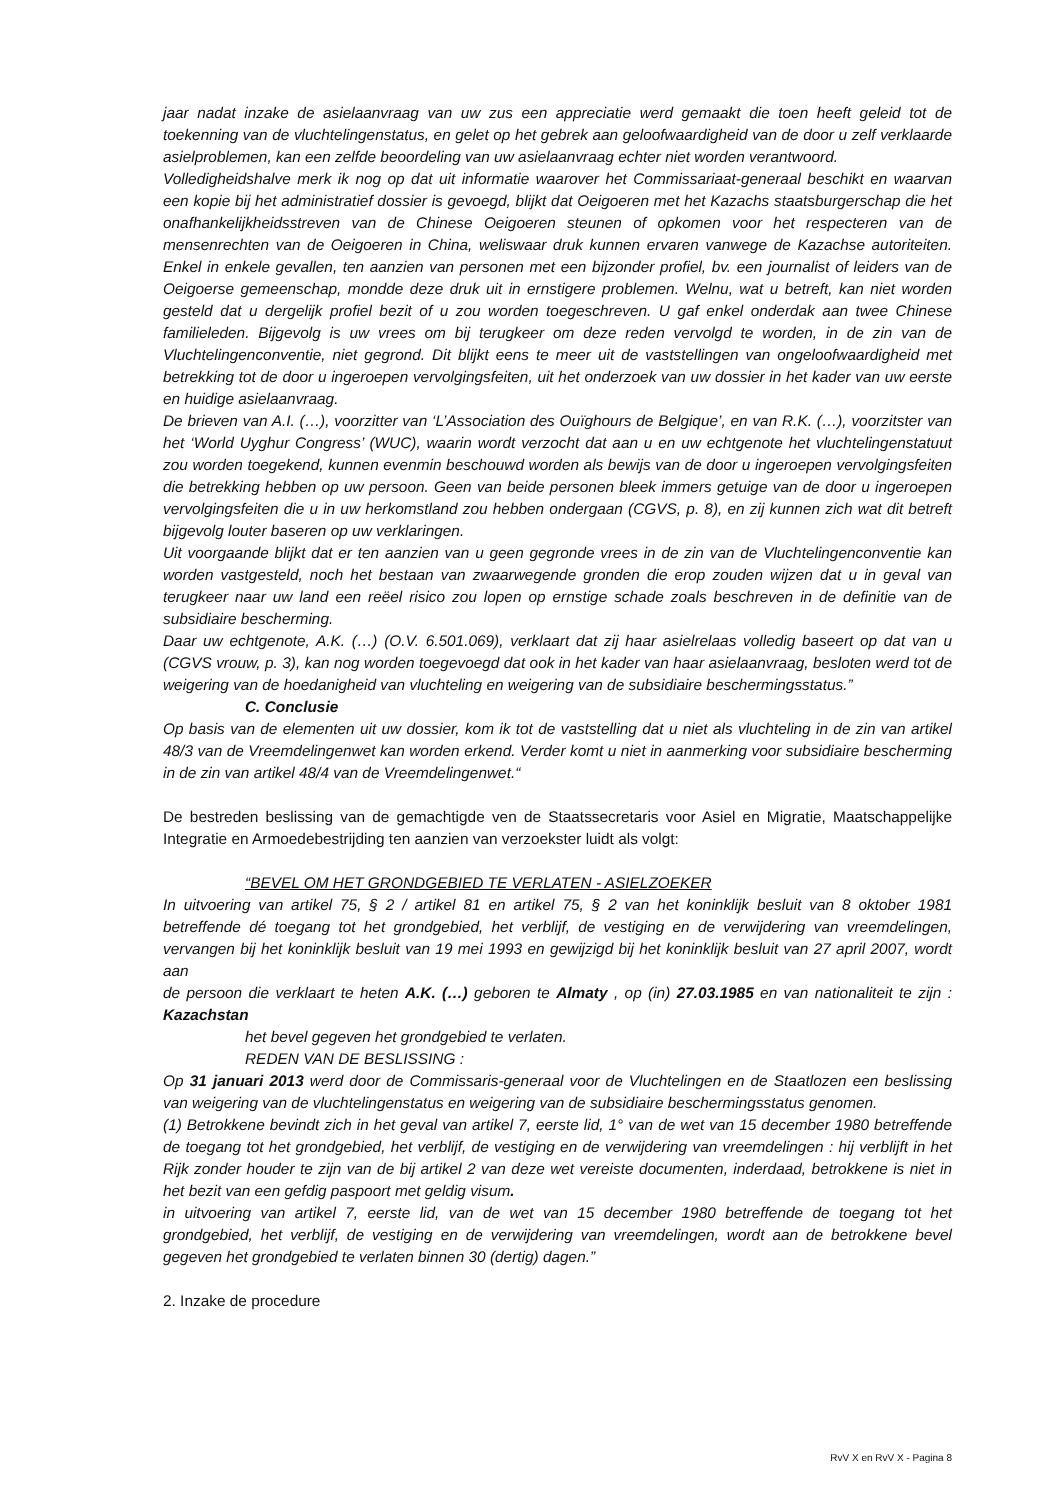jaar nadat inzake de asielaanvraag van uw zus een appreciatie werd gemaakt die toen heeft geleid tot de toekenning van de vluchtelingenstatus, en gelet op het gebrek aan geloofwaardigheid van de door u zelf verklaarde asielproblemen, kan een zelfde beoordeling van uw asielaanvraag echter niet worden verantwoord.
Volledigheidshalve merk ik nog op dat uit informatie waarover het Commissariaat-generaal beschikt en waarvan een kopie bij het administratief dossier is gevoegd, blijkt dat Oeigoeren met het Kazachs staatsburgerschap die het onafhankelijkheidsstreven van de Chinese Oeigoeren steunen of opkomen voor het respecteren van de mensenrechten van de Oeigoeren in China, weliswaar druk kunnen ervaren vanwege de Kazachse autoriteiten. Enkel in enkele gevallen, ten aanzien van personen met een bijzonder profiel, bv. een journalist of leiders van de Oeigoerse gemeenschap, mondde deze druk uit in ernstigere problemen. Welnu, wat u betreft, kan niet worden gesteld dat u dergelijk profiel bezit of u zou worden toegeschreven. U gaf enkel onderdak aan twee Chinese familieleden. Bijgevolg is uw vrees om bij terugkeer om deze reden vervolgd te worden, in de zin van de Vluchtelingenconventie, niet gegrond. Dit blijkt eens te meer uit de vaststellingen van ongeloofwaardigheid met betrekking tot de door u ingeroepen vervolgingsfeiten, uit het onderzoek van uw dossier in het kader van uw eerste en huidige asielaanvraag.
De brieven van A.I. (…), voorzitter van ‘L’Association des Ouïghours de Belgique’, en van R.K. (…), voorzitster van het ‘World Uyghur Congress’ (WUC), waarin wordt verzocht dat aan u en uw echtgenote het vluchtelingenstatuut zou worden toegekend, kunnen evenmin beschouwd worden als bewijs van de door u ingeroepen vervolgingsfeiten die betrekking hebben op uw persoon. Geen van beide personen bleek immers getuige van de door u ingeroepen vervolgingsfeiten die u in uw herkomstland zou hebben ondergaan (CGVS, p. 8), en zij kunnen zich wat dit betreft bijgevolg louter baseren op uw verklaringen.
Uit voorgaande blijkt dat er ten aanzien van u geen gegronde vrees in de zin van de Vluchtelingenconventie kan worden vastgesteld, noch het bestaan van zwaarwegende gronden die erop zouden wijzen dat u in geval van terugkeer naar uw land een reëel risico zou lopen op ernstige schade zoals beschreven in de definitie van de subsidiaire bescherming.
Daar uw echtgenote, A.K. (…) (O.V. 6.501.069), verklaart dat zij haar asielrelaas volledig baseert op dat van u (CGVS vrouw, p. 3), kan nog worden toegevoegd dat ook in het kader van haar asielaanvraag, besloten werd tot de weigering van de hoedanigheid van vluchteling en weigering van de subsidiaire beschermingsstatus.”
C. Conclusie
Op basis van de elementen uit uw dossier, kom ik tot de vaststelling dat u niet als vluchteling in de zin van artikel 48/3 van de Vreemdelingenwet kan worden erkend. Verder komt u niet in aanmerking voor subsidiaire bescherming in de zin van artikel 48/4 van de Vreemdelingenwet.“
De bestreden beslissing van de gemachtigde ven de Staatssecretaris voor Asiel en Migratie, Maatschappelijke Integratie en Armoedebestrijding ten aanzien van verzoekster luidt als volgt:
“BEVEL OM HET GRONDGEBIED TE VERLATEN - ASIELZOEKER
In uitvoering van artikel 75, § 2 / artikel 81 en artikel 75, § 2 van het koninklijk besluit van 8 oktober 1981 betreffende dé toegang tot het grondgebied, het verblijf, de vestiging en de verwijdering van vreemdelingen, vervangen bij het koninklijk besluit van 19 mei 1993 en gewijzigd bij het koninklijk besluit van 27 april 2007, wordt aan
de persoon die verklaart te heten A.K. (…) geboren te Almaty , op (in) 27.03.1985 en van nationaliteit te zijn : Kazachstan
het bevel gegeven het grondgebied te verlaten.
REDEN VAN DE BESLISSING :
Op 31 januari 2013 werd door de Commissaris-generaal voor de Vluchtelingen en de Staatlozen een beslissing van weigering van de vluchtelingenstatus en weigering van de subsidiaire beschermingsstatus genomen.
(1) Betrokkene bevindt zich in het geval van artikel 7, eerste lid, 1° van de wet van 15 december 1980 betreffende de toegang tot het grondgebied, het verblijf, de vestiging en de verwijdering van vreemdelingen : hij verblijft in het Rijk zonder houder te zijn van de bij artikel 2 van deze wet vereiste documenten, inderdaad, betrokkene is niet in het bezit van een gefdig paspoort met geldig visum.
in uitvoering van artikel 7, eerste lid, van de wet van 15 december 1980 betreffende de toegang tot het grondgebied, het verblijf, de vestiging en de verwijdering van vreemdelingen, wordt aan de betrokkene bevel gegeven het grondgebied te verlaten binnen 30 (dertig) dagen.”
2. Inzake de procedure
RvV X en RvV X - Pagina 8